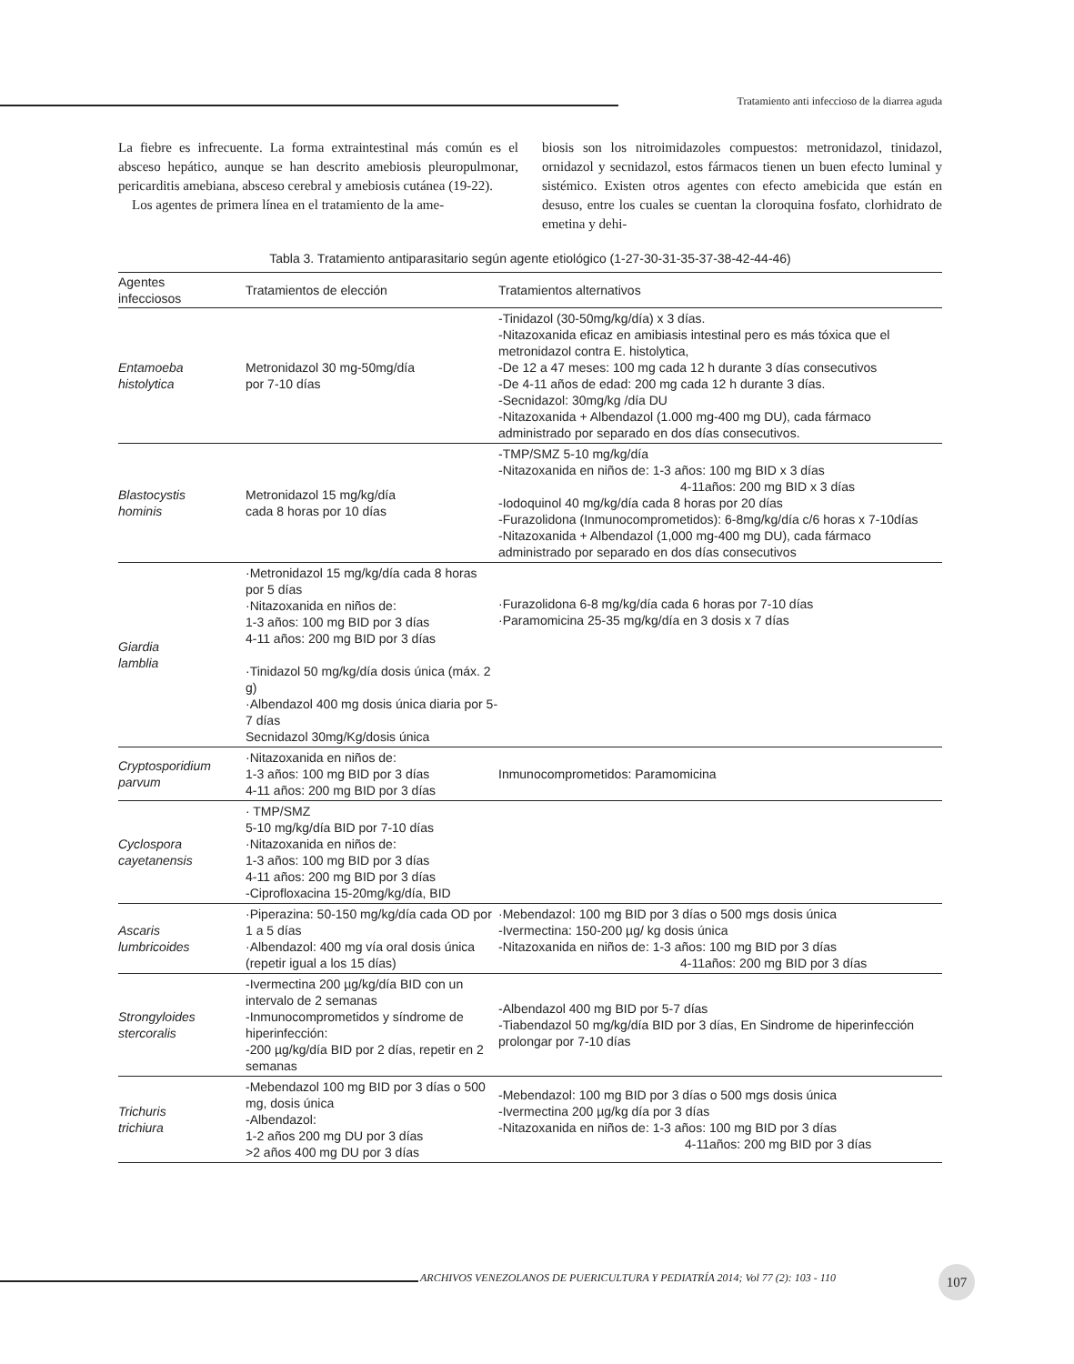Tratamiento anti infeccioso de la diarrea aguda
La fiebre es infrecuente. La forma extraintestinal más común es el absceso hepático, aunque se han descrito amebiosis pleuropulmonar, pericarditis amebiana, absceso cerebral y amebiosis cutánea (19-22).
Los agentes de primera línea en el tratamiento de la ame-
biosis son los nitroimidazoles compuestos: metronidazol, tinidazol, ornidazol y secnidazol, estos fármacos tienen un buen efecto luminal y sistémico. Existen otros agentes con efecto amebicida que están en desuso, entre los cuales se cuentan la cloroquina fosfato, clorhidrato de emetina y dehi-
Tabla 3. Tratamiento antiparasitario según agente etiológico (1-27-30-31-35-37-38-42-44-46)
| Agentes infecciosos | Tratamientos de elección | Tratamientos alternativos |
| --- | --- | --- |
| Entamoeba histolytica | Metronidazol 30 mg-50mg/día por 7-10 días | -Tinidazol (30-50mg/kg/día) x 3 días. -Nitazoxanida eficaz en amibiasis intestinal pero es más tóxica que el metronidazol contra E. histolytica, -De 12 a 47 meses: 100 mg cada 12 h durante 3 días consecutivos -De 4-11 años de edad: 200 mg cada 12 h durante 3 días. -Secnidazol: 30mg/kg /día DU -Nitazoxanida + Albendazol (1.000 mg-400 mg DU), cada fármaco administrado por separado en dos días consecutivos. |
| Blastocystis hominis | Metronidazol 15 mg/kg/día cada 8 horas por 10 días | -TMP/SMZ 5-10 mg/kg/día -Nitazoxanida en niños de: 1-3 años: 100 mg BID x 3 días 4-11años: 200 mg BID x 3 días -Iodoquinol 40 mg/kg/día cada 8 horas por 20 días -Furazolidona (Inmunocomprometidos): 6-8mg/kg/día c/6 horas x 7-10días -Nitazoxanida + Albendazol (1,000 mg-400 mg DU), cada fármaco administrado por separado en dos días consecutivos |
| Giardia lamblia | ·Metronidazol 15 mg/kg/día cada 8 horas por 5 días ·Nitazoxanida en niños de: 1-3 años: 100 mg BID por 3 días 4-11 años: 200 mg BID por 3 días ·Tinidazol 50 mg/kg/día dosis única (máx. 2 g) ·Albendazol 400 mg dosis única diaria por 5-7 días Secnidazol 30mg/Kg/dosis única | ·Furazolidona 6-8 mg/kg/día cada 6 horas por 7-10 días ·Paramomicina 25-35 mg/kg/día en 3 dosis x 7 días |
| Cryptosporidium parvum | ·Nitazoxanida en niños de: 1-3 años: 100 mg BID por 3 días 4-11 años: 200 mg BID por 3 días | Inmunocomprometidos: Paramomicina |
| Cyclospora cayetanensis | · TMP/SMZ 5-10 mg/kg/día BID por 7-10 días ·Nitazoxanida en niños de: 1-3 años: 100 mg BID por 3 días 4-11 años: 200 mg BID por 3 días -Ciprofloxacina 15-20mg/kg/día, BID | |
| Ascaris lumbricoides | ·Piperazina: 50-150 mg/kg/día cada OD por 1 a 5 días ·Albendazol: 400 mg vía oral dosis única (repetir igual a los 15 días) | ·Mebendazol: 100 mg BID por 3 días o 500 mgs dosis única -Ivermectina: 150-200 µg/ kg dosis única -Nitazoxanida en niños de: 1-3 años: 100 mg BID por 3 días 4-11años: 200 mg BID por 3 días |
| Strongyloides stercoralis | -Ivermectina 200 µg/kg/día BID con un intervalo de 2 semanas -Inmunocomprometidos y síndrome de hiperinfección: -200 µg/kg/día BID por 2 días, repetir en 2 semanas | -Albendazol 400 mg BID por 5-7 días -Tiabendazol 50 mg/kg/día BID por 3 días, En Sindrome de hiperinfección prolongar por 7-10 días |
| Trichuris trichiura | -Mebendazol 100 mg BID por 3 días o 500 mg, dosis única -Albendazol: 1-2 años 200 mg DU por 3 días >2 años 400 mg DU por 3 días | -Mebendazol: 100 mg BID por 3 días o 500 mgs dosis única -Ivermectina 200 µg/kg día por 3 días -Nitazoxanida en niños de: 1-3 años: 100 mg BID por 3 días 4-11años: 200 mg BID por 3 días |
ARCHIVOS VENEZOLANOS DE PUERICULTURA Y PEDIATRÍA 2014; Vol 77 (2): 103 - 110
107